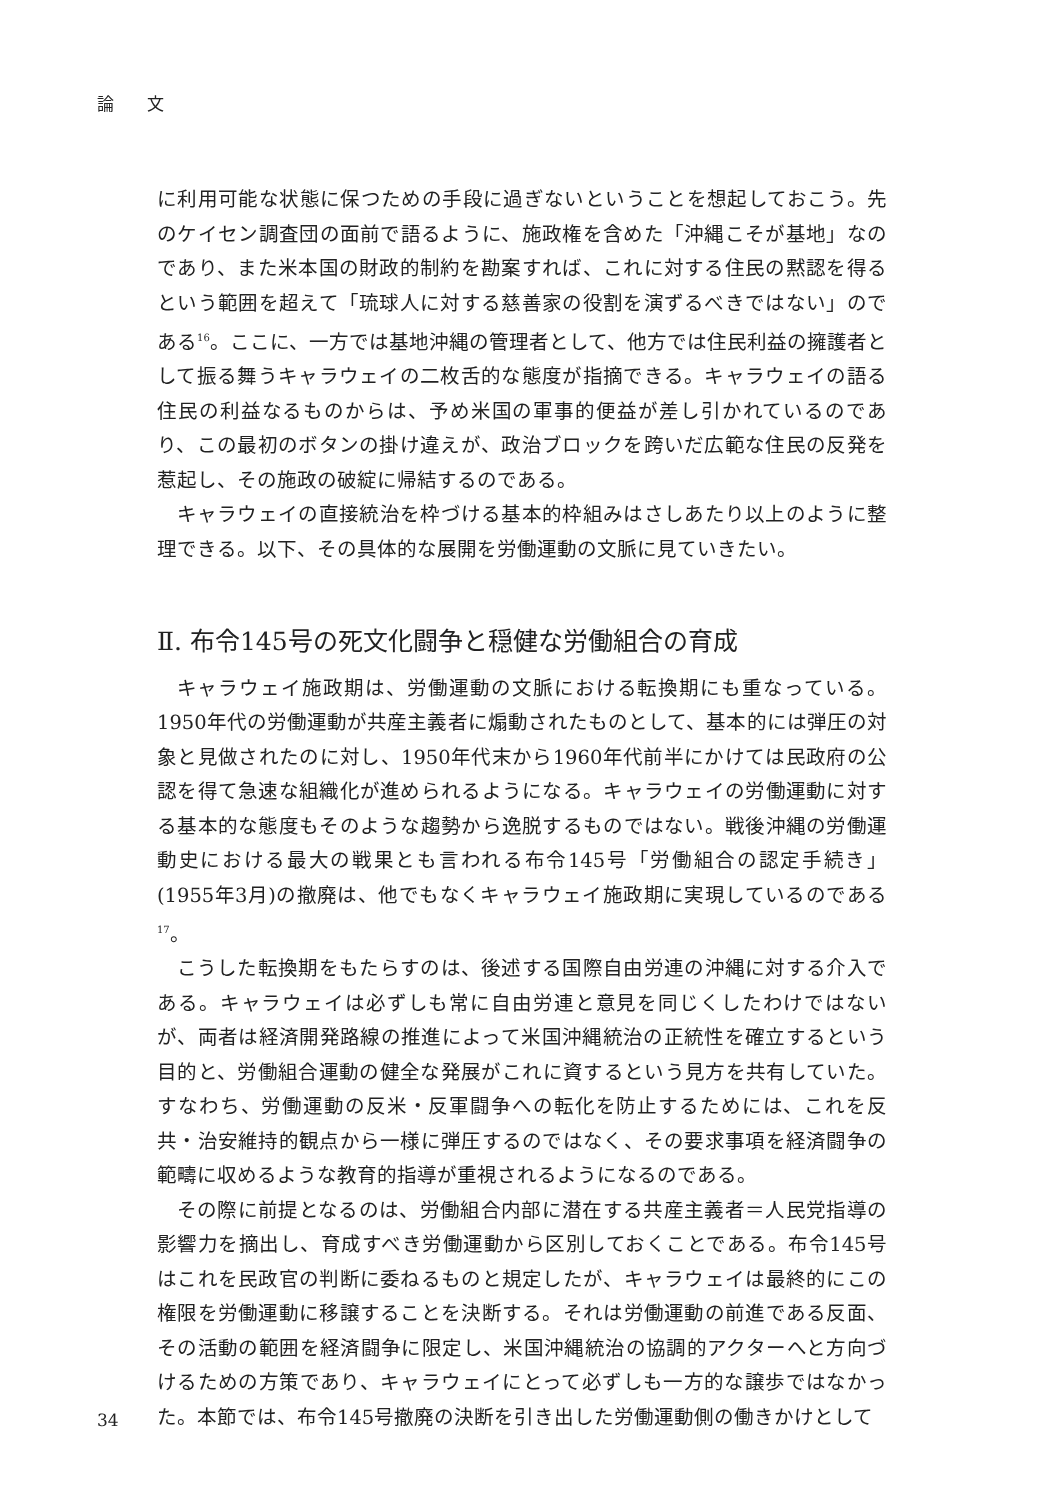論 文
に利用可能な状態に保つための手段に過ぎないということを想起しておこう。先のケイセン調査団の面前で語るように、施政権を含めた「沖縄こそが基地」なのであり、また米本国の財政的制約を勘案すれば、これに対する住民の黙認を得るという範囲を超えて「琉球人に対する慈善家の役割を演ずるべきではない」のである<sup>16</sup>。ここに、一方では基地沖縄の管理者として、他方では住民利益の擁護者として振る舞うキャラウェイの二枚舌的な態度が指摘できる。キャラウェイの語る住民の利益なるものからは、予め米国の軍事的便益が差し引かれているのであり、この最初のボタンの掛け違えが、政治ブロックを跨いだ広範な住民の反発を惹起し、その施政の破綻に帰結するのである。
キャラウェイの直接統治を枠づける基本的枠組みはさしあたり以上のように整理できる。以下、その具体的な展開を労働運動の文脈に見ていきたい。
Ⅱ. 布令145号の死文化闘争と穏健な労働組合の育成
キャラウェイ施政期は、労働運動の文脈における転換期にも重なっている。1950年代の労働運動が共産主義者に煽動されたものとして、基本的には弾圧の対象と見做されたのに対し、1950年代末から1960年代前半にかけては民政府の公認を得て急速な組織化が進められるようになる。キャラウェイの労働運動に対する基本的な態度もそのような趨勢から逸脱するものではない。戦後沖縄の労働運動史における最大の戦果とも言われる布令145号「労働組合の認定手続き」(1955年3月)の撤廃は、他でもなくキャラウェイ施政期に実現しているのである<sup>17</sup>。
こうした転換期をもたらすのは、後述する国際自由労連の沖縄に対する介入である。キャラウェイは必ずしも常に自由労連と意見を同じくしたわけではないが、両者は経済開発路線の推進によって米国沖縄統治の正統性を確立するという目的と、労働組合運動の健全な発展がこれに資するという見方を共有していた。すなわち、労働運動の反米・反軍闘争への転化を防止するためには、これを反共・治安維持的観点から一様に弾圧するのではなく、その要求事項を経済闘争の範疇に収めるような教育的指導が重視されるようになるのである。
その際に前提となるのは、労働組合内部に潜在する共産主義者＝人民党指導の影響力を摘出し、育成すべき労働運動から区別しておくことである。布令145号はこれを民政官の判断に委ねるものと規定したが、キャラウェイは最終的にこの権限を労働運動に移譲することを決断する。それは労働運動の前進である反面、その活動の範囲を経済闘争に限定し、米国沖縄統治の協調的アクターへと方向づけるための方策であり、キャラウェイにとって必ずしも一方的な譲歩ではなかった。本節では、布令145号撤廃の決断を引き出した労働運動側の働きかけとして
34